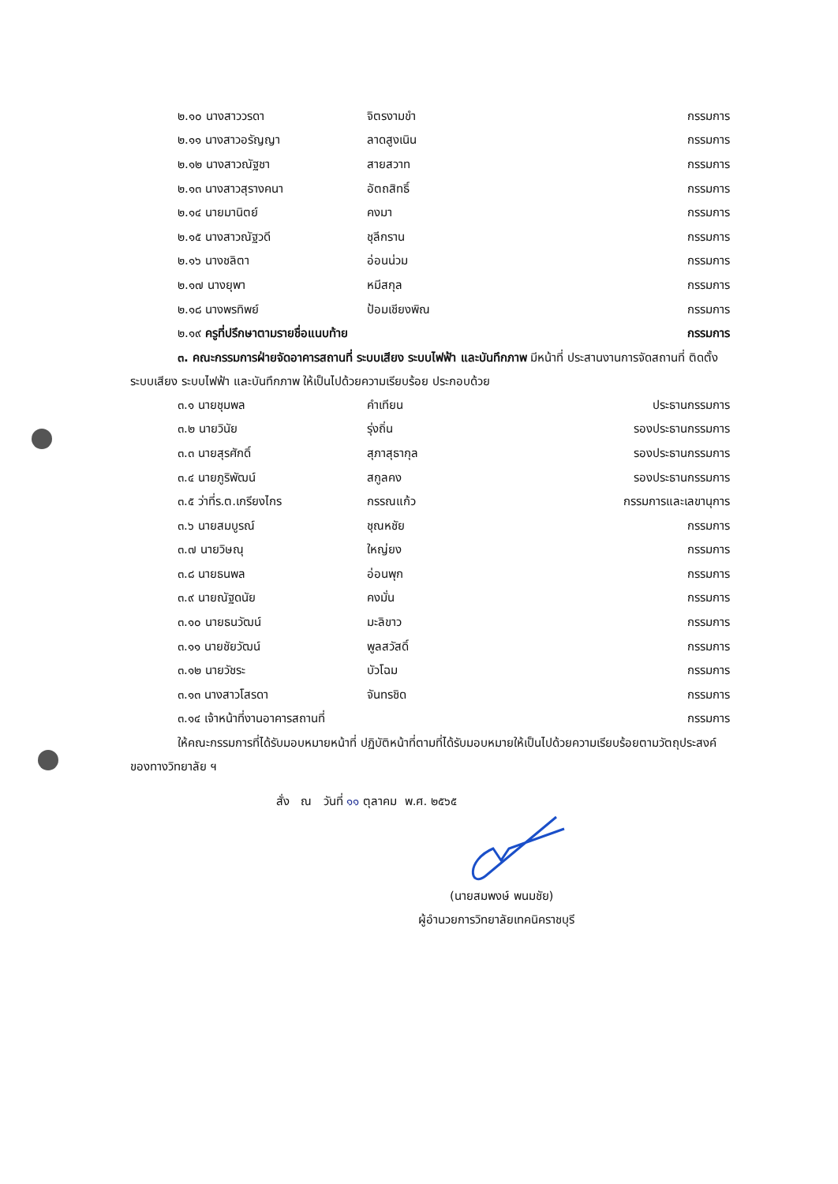๒.๑๐ นางสาววรดา จิตรงามขำ กรรมการ
๒.๑๑ นางสาวอรัญญา ลาดสูงเนิน กรรมการ
๒.๑๒ นางสาวณัฐชา สายสวาท กรรมการ
๒.๑๓ นางสาวสุรางคนา อัตถสิทธิ์ กรรมการ
๒.๑๔ นายมานิตย์ คงมา กรรมการ
๒.๑๕ นางสาวณัฐวดี ชุลีกราน กรรมการ
๒.๑๖ นางชลิตา อ่อนน่วม กรรมการ
๒.๑๗ นางยุพา หมีสกุล กรรมการ
๒.๑๘ นางพรทิพย์ ป้อมเชียงพิณ กรรมการ
๒.๑๙ ครูที่ปรึกษาตามรายชื่อแนบท้าย กรรมการ
๓. คณะกรรมการฝ่ายจัดอาคารสถานที่ ระบบเสียง ระบบไฟฟ้า และบันทึกภาพ มีหน้าที่ ประสานงานการจัดสถานที่ ติดตั้งระบบเสียง ระบบไฟฟ้า และบันทึกภาพ ให้เป็นไปด้วยความเรียบร้อย ประกอบด้วย
๓.๑ นายชุมพล คำเทียน ประธานกรรมการ
๓.๒ นายวินัย รุ่งถิ่น รองประธานกรรมการ
๓.๓ นายสุรศักดิ์ สุภาสุธากุล รองประธานกรรมการ
๓.๔ นายภูริพัฒน์ สกูลคง รองประธานกรรมการ
๓.๕ ว่าที่ร.ต.เกรียงไกร กรรณแก้ว กรรมการและเลขานุการ
๓.๖ นายสมบูรณ์ ชุณหชัย กรรมการ
๓.๗ นายวิษณุ ใหญ่ยง กรรมการ
๓.๘ นายธนพล อ่อนพุก กรรมการ
๓.๙ นายณัฐดนัย คงมั่น กรรมการ
๓.๑๐ นายธนวัฒน์ มะลิขาว กรรมการ
๓.๑๑ นายชัยวัฒน์ พูลสวัสดิ์ กรรมการ
๓.๑๒ นายวัชระ บัวโฉม กรรมการ
๓.๑๓ นางสาวโสรดา จันทรชิด กรรมการ
๓.๑๔ เจ้าหน้าที่งานอาคารสถานที่ กรรมการ
ให้คณะกรรมการที่ได้รับมอบหมายหน้าที่ ปฏิบัติหน้าที่ตามที่ได้รับมอบหมายให้เป็นไปด้วยความเรียบร้อยตามวัตถุประสงค์ของทางวิทยาลัย ฯ
สั่ง ณ วันที่ ๑๑ ตุลาคม พ.ศ. ๒๕๖๕
(นายสมพงษ์ พนมชัย)
ผู้อำนวยการวิทยาลัยเทคนิคราชบุรี